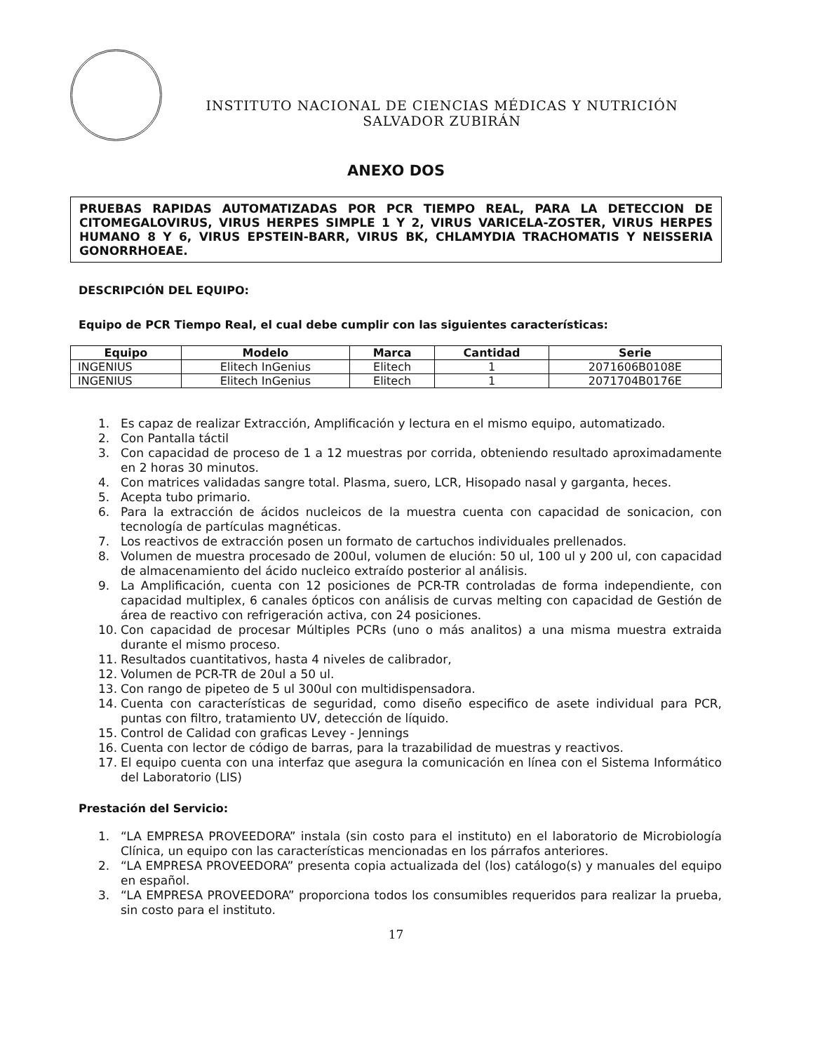INSTITUTO NACIONAL DE CIENCIAS MÉDICAS Y NUTRICIÓN
SALVADOR ZUBIRÁN
ANEXO DOS
PRUEBAS RAPIDAS AUTOMATIZADAS POR PCR TIEMPO REAL, PARA LA DETECCION DE CITOMEGALOVIRUS, VIRUS HERPES SIMPLE 1 Y 2, VIRUS VARICELA-ZOSTER, VIRUS HERPES HUMANO 8 Y 6, VIRUS EPSTEIN-BARR, VIRUS BK, CHLAMYDIA TRACHOMATIS Y NEISSERIA GONORRHOEAE.
DESCRIPCIÓN DEL EQUIPO:
Equipo de PCR Tiempo Real, el cual debe cumplir con las siguientes características:
| Equipo | Modelo | Marca | Cantidad | Serie |
| --- | --- | --- | --- | --- |
| INGENIUS | Elitech InGenius | Elitech | 1 | 2071606B0108E |
| INGENIUS | Elitech InGenius | Elitech | 1 | 2071704B0176E |
1. Es capaz de realizar Extracción, Amplificación y lectura en el mismo equipo, automatizado.
2. Con Pantalla táctil
3. Con capacidad de proceso de 1 a 12 muestras por corrida, obteniendo resultado aproximadamente en 2 horas 30 minutos.
4. Con matrices validadas sangre total. Plasma, suero, LCR, Hisopado nasal y garganta, heces.
5. Acepta tubo primario.
6. Para la extracción de ácidos nucleicos de la muestra cuenta con capacidad de sonicacion, con tecnología de partículas magnéticas.
7. Los reactivos de extracción posen un formato de cartuchos individuales prellenados.
8. Volumen de muestra procesado de 200ul, volumen de elución: 50 ul, 100 ul y 200 ul, con capacidad de almacenamiento del ácido nucleico extraído posterior al análisis.
9. La Amplificación, cuenta con 12 posiciones de PCR-TR controladas de forma independiente, con capacidad multiplex, 6 canales ópticos con análisis de curvas melting con capacidad de Gestión de área de reactivo con refrigeración activa, con 24 posiciones.
10. Con capacidad de procesar Múltiples PCRs (uno o más analitos) a una misma muestra extraida durante el mismo proceso.
11. Resultados cuantitativos, hasta 4 niveles de calibrador,
12. Volumen de PCR-TR de 20ul a 50 ul.
13. Con rango de pipeteo de 5 ul 300ul con multidispensadora.
14. Cuenta con características de seguridad, como diseño especifico de asete individual para PCR, puntas con filtro, tratamiento UV, detección de líquido.
15. Control de Calidad con graficas Levey - Jennings
16. Cuenta con lector de código de barras, para la trazabilidad de muestras y reactivos.
17. El equipo cuenta con una interfaz que asegura la comunicación en línea con el Sistema Informático del Laboratorio (LIS)
Prestación del Servicio:
1. “LA EMPRESA PROVEEDORA” instala (sin costo para el instituto) en el laboratorio de Microbiología Clínica, un equipo con las características mencionadas en los párrafos anteriores.
2. “LA EMPRESA PROVEEDORA” presenta copia actualizada del (los) catálogo(s) y manuales del equipo en español.
3. “LA EMPRESA PROVEEDORA” proporciona todos los consumibles requeridos para realizar la prueba, sin costo para el instituto.
17